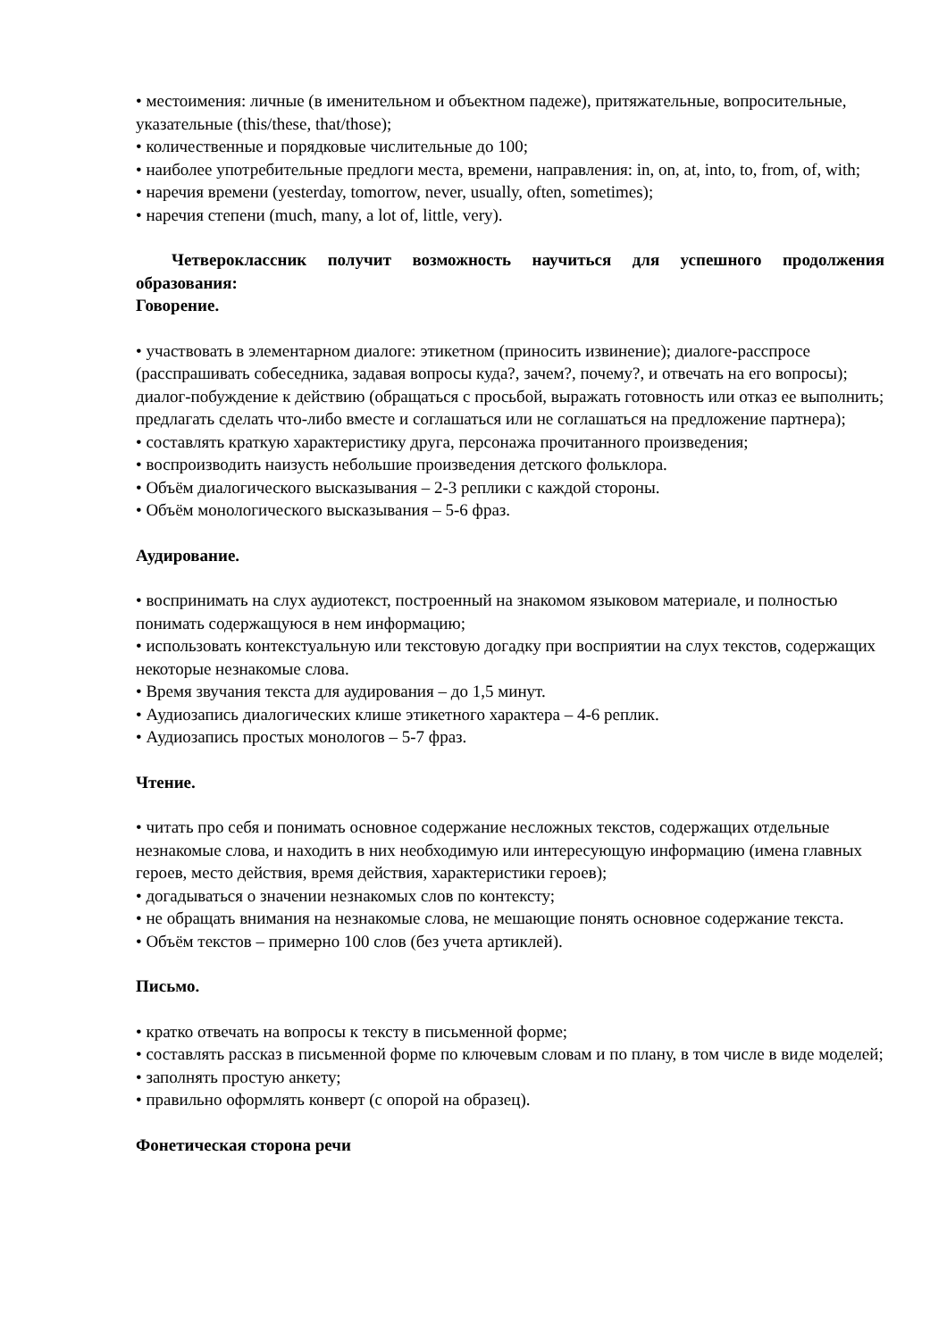• местоимения: личные (в именительном и объектном падеже), притяжательные, вопросительные, указательные (this/these, that/those);
• количественные и порядковые числительные до 100;
• наиболее употребительные предлоги места, времени, направления: in, on, at, into, to, from, of, with;
• наречия времени (yesterday, tomorrow, never, usually, often, sometimes);
• наречия степени (much, many, a lot of, little, very).
Четвероклассник получит возможность научиться для успешного продолжения образования:
Говорение.
• участвовать в элементарном диалоге: этикетном (приносить извинение); диалоге-расспросе (расспрашивать собеседника, задавая вопросы куда?, зачем?, почему?, и отвечать на его вопросы); диалог-побуждение к действию (обращаться с просьбой, выражать готовность или отказ ее выполнить; предлагать сделать что-либо вместе и соглашаться или не соглашаться на предложение партнера);
• составлять краткую характеристику друга, персонажа прочитанного произведения;
• воспроизводить наизусть небольшие произведения детского фольклора.
• Объём диалогического высказывания – 2-3 реплики с каждой стороны.
• Объём монологического высказывания – 5-6 фраз.
Аудирование.
• воспринимать на слух аудиотекст, построенный на знакомом языковом материале, и полностью понимать содержащуюся в нем информацию;
• использовать контекстуальную или текстовую догадку при восприятии на слух текстов, содержащих некоторые незнакомые слова.
• Время звучания текста для аудирования – до 1,5 минут.
• Аудиозапись диалогических клише этикетного характера – 4-6 реплик.
• Аудиозапись простых монологов – 5-7 фраз.
Чтение.
• читать про себя и понимать основное содержание несложных текстов, содержащих отдельные незнакомые слова, и находить в них необходимую или интересующую информацию (имена главных героев, место действия, время действия, характеристики героев);
• догадываться о значении незнакомых слов по контексту;
• не обращать внимания на незнакомые слова, не мешающие понять основное содержание текста.
• Объём текстов – примерно 100 слов (без учета артиклей).
Письмо.
• кратко отвечать на вопросы к тексту в письменной форме;
• составлять рассказ в письменной форме по ключевым словам и по плану, в том числе в виде моделей;
• заполнять простую анкету;
• правильно оформлять конверт (с опорой на образец).
Фонетическая сторона речи